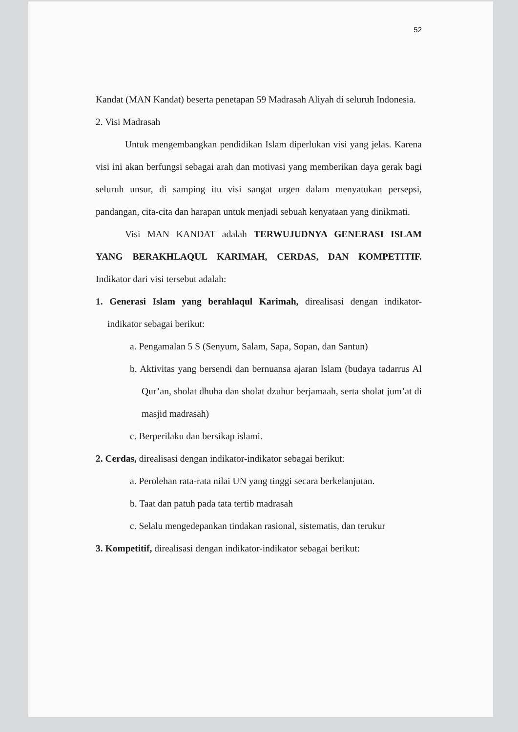52
Kandat (MAN Kandat) beserta penetapan 59 Madrasah Aliyah di seluruh Indonesia.
2. Visi Madrasah
Untuk mengembangkan pendidikan Islam diperlukan visi yang jelas. Karena visi ini akan berfungsi sebagai arah dan motivasi yang memberikan daya gerak bagi seluruh unsur, di samping itu visi sangat urgen dalam menyatukan persepsi, pandangan, cita-cita dan harapan untuk menjadi sebuah kenyataan yang dinikmati.
Visi MAN KANDAT adalah TERWUJUDNYA GENERASI ISLAM YANG BERAKHLAQUL KARIMAH, CERDAS, DAN KOMPETITIF. Indikator dari visi tersebut adalah:
1. Generasi Islam yang berahlaqul Karimah, direalisasi dengan indikator-indikator sebagai berikut:
a. Pengamalan 5 S (Senyum, Salam, Sapa, Sopan, dan Santun)
b. Aktivitas yang bersendi dan bernuansa ajaran Islam (budaya tadarrus Al Qur’an, sholat dhuha dan sholat dzuhur berjamaah, serta sholat jum’at di masjid madrasah)
c. Berperilaku dan bersikap islami.
2. Cerdas, direalisasi dengan indikator-indikator sebagai berikut:
a. Perolehan rata-rata nilai UN yang tinggi secara berkelanjutan.
b. Taat dan patuh pada tata tertib madrasah
c. Selalu mengedepankan tindakan rasional, sistematis, dan terukur
3. Kompetitif, direalisasi dengan indikator-indikator sebagai berikut: